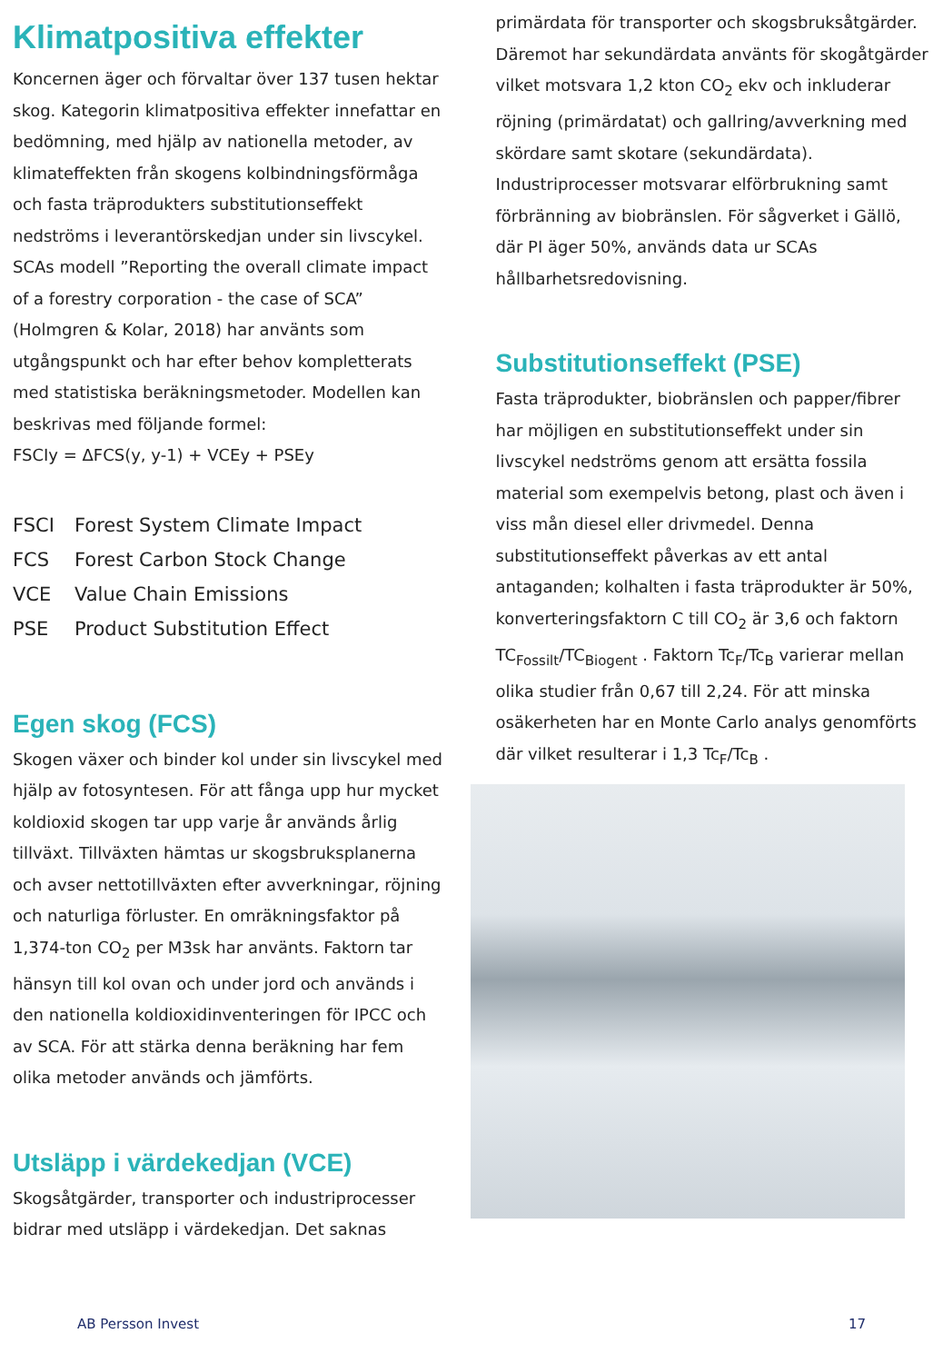Klimatpositiva effekter
Koncernen äger och förvaltar över 137 tusen hektar skog. Kategorin klimatpositiva effekter innefattar en bedömning, med hjälp av nationella metoder, av klimateffekten från skogens kolbindningsförmåga och fasta träprodukters substitutionseffekt nedströms i leverantörskedjan under sin livscykel. SCAs modell ”Reporting the overall climate impact of a forestry corporation - the case of SCA” (Holmgren & Kolar, 2018) har använts som utgångspunkt och har efter behov kompletterats med statistiska beräkningsmetoder. Modellen kan beskrivas med följande formel:
FSCIy = ΔFCS(y, y-1) + VCEy + PSEy
FSCI Forest System Climate Impact
FCS Forest Carbon Stock Change
VCE Value Chain Emissions
PSE Product Substitution Effect
Egen skog (FCS)
Skogen växer och binder kol under sin livscykel med hjälp av fotosyntesen. För att fånga upp hur mycket koldioxid skogen tar upp varje år används årlig tillväxt. Tillväxten hämtas ur skogsbruksplanerna och avser nettotillväxten efter avverkningar, röjning och naturliga förluster. En omräkningsfaktor på 1,374-ton CO<sub>2</sub> per M3sk har använts. Faktorn tar hänsyn till kol ovan och under jord och används i den nationella koldioxidinventeringen för IPCC och av SCA. För att stärka denna beräkning har fem olika metoder används och jämförts.
Utsläpp i värdekedjan (VCE)
Skogsåtgärder, transporter och industriprocesser bidrar med utsläpp i värdekedjan. Det saknas
primärdata för transporter och skogsbruksåtgärder. Däremot har sekundärdata använts för skogåtgärder vilket motsvara 1,2 kton CO<sub>2</sub> ekv och inkluderar röjning (primärdatat) och gallring/avverkning med skördare samt skotare (sekundärdata). Industriprocesser motsvarar elförbrukning samt förbränning av biobränslen. För sågverket i Gällö, där PI äger 50%, används data ur SCAs hållbarhetsredovisning.
Substitutionseffekt (PSE)
Fasta träprodukter, biobränslen och papper/fibrer har möjligen en substitutionseffekt under sin livscykel nedströms genom att ersätta fossila material som exempelvis betong, plast och även i viss mån diesel eller drivmedel. Denna substitutionseffekt påverkas av ett antal antaganden; kolhalten i fasta träprodukter är 50%, konverteringsfaktorn C till CO<sub>2</sub> är 3,6 och faktorn TC<sub>Fossilt</sub>/TC<sub>Biogent</sub> . Faktorn Tc<sub>F</sub>/Tc<sub>B</sub> varierar mellan olika studier från 0,67 till 2,24. För att minska osäkerheten har en Monte Carlo analys genomförts där vilket resulterar i 1,3 Tc<sub>F</sub>/Tc<sub>B</sub> .
AB Persson Invest 17